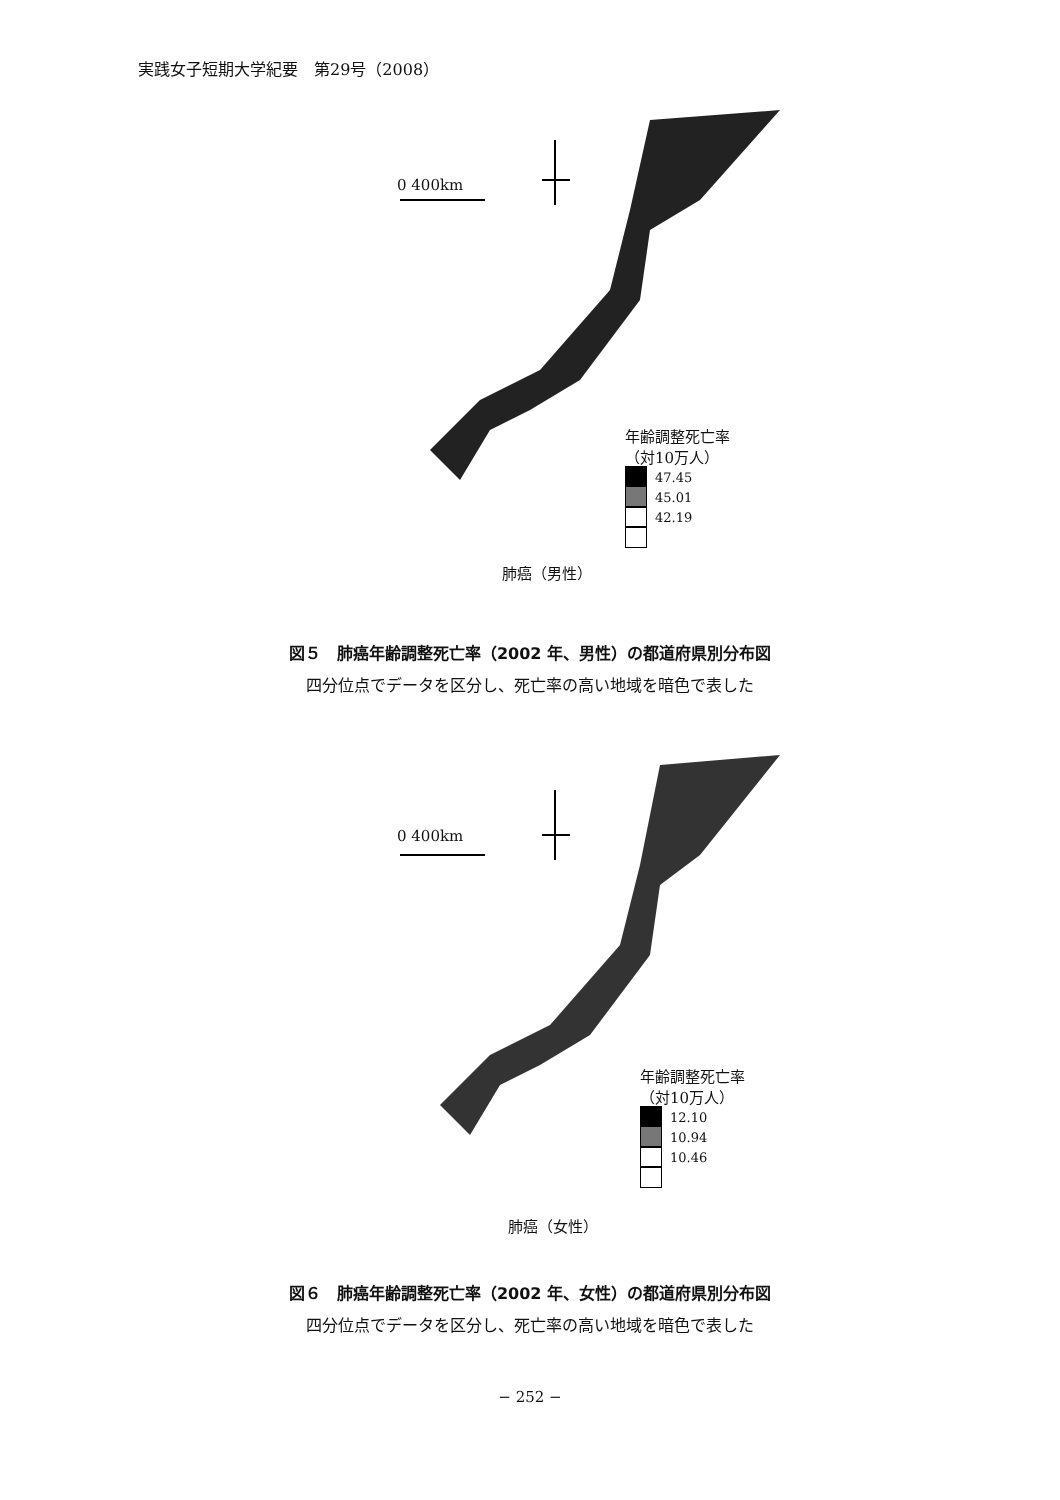実践女子短期大学紀要　第29号（2008）
0 400km
年齢調整死亡率
（対10万人）
47.45
45.01
42.19
肺癌（男性）
図５　肺癌年齢調整死亡率（2002 年、男性）の都道府県別分布図
四分位点でデータを区分し、死亡率の高い地域を暗色で表した
0 400km
年齢調整死亡率
（対10万人）
12.10
10.94
10.46
肺癌（女性）
図６　肺癌年齢調整死亡率（2002 年、女性）の都道府県別分布図
四分位点でデータを区分し、死亡率の高い地域を暗色で表した
− 252 −